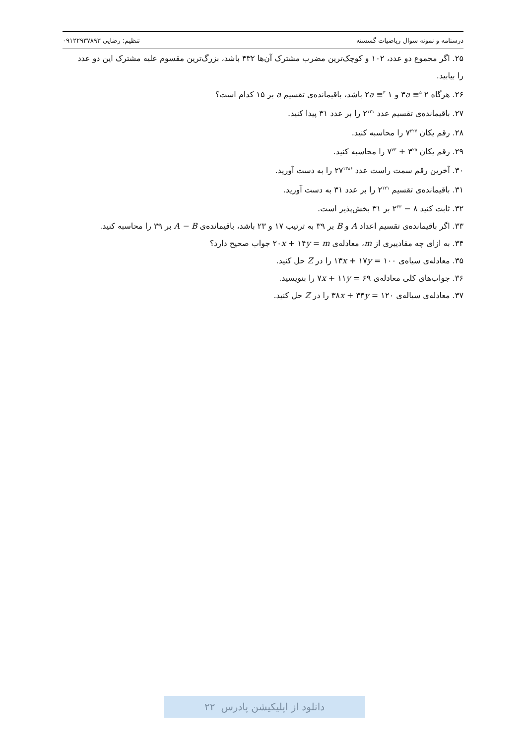درسنامه و نمونه سوال ریاضیات گسسته تنظیم: رضایی ۰۹۱۲۲۹۳۷۸۹۳
۲۵. اگر مجموع دو عدد، ۱۰۲ و کوچک‌ترین مضرب مشترک آن‌ها ۴۳۲ باشد، بزرگ‌ترین مقسوم علیه مشترک این دو عدد را بیابید.
۲۶. هرگاه ۳a ≡<sup>۵</sup> ۲ و ۲a ≡<sup>۳</sup> ۱ باشد، باقیمانده‌ی تقسیم a بر ۱۵ کدام است؟
۲۷. باقیمانده‌ی تقسیم عدد ۲<sup>۱۲۱</sup> را بر عدد ۳۱ پیدا کنید.
۲۸. رقم یکان ۷<sup>۳۲۷</sup> را محاسبه کنید.
۲۹. رقم یکان ۳<sup>۲۵</sup> + ۷<sup>۷۳</sup> را محاسبه کنید.
۳۰. آخرین رقم سمت راست عدد ۲۷<sup>۱۳۸۶</sup> را به دست آورید.
۳۱. باقیمانده‌ی تقسیم ۲<sup>۱۲۱</sup> را بر عدد ۳۱ به دست آورید.
۳۲. ثابت کنید ۸ − ۲<sup>۲۳</sup> بر ۳۱ بخش‌پذیر است.
۳۳. اگر باقیمانده‌ی تقسیم اعداد A و B بر ۳۹ به ترتیب ۱۷ و ۲۳ باشد، باقیمانده‌ی A − B بر ۳۹ را محاسبه کنید.
۳۴. به ازای چه مقادییری از m، معادله‌ی ۲۰x + ۱۴y = m جواب صحیح دارد؟
۳۵. معادله‌ی سیاه‌ی ۱۳x + ۱۷y = ۱۰۰ را در Z حل کنید.
۳۶. جواب‌های کلی معادله‌ی ۷x + ۱۱y = ۶۹ را بنویسید.
۳۷. معادله‌ی سیاله‌ی ۳۸x + ۳۴y = ۱۲۰ را در Z حل کنید.
دانلود از اپلیکیشن پادرس ۲۲